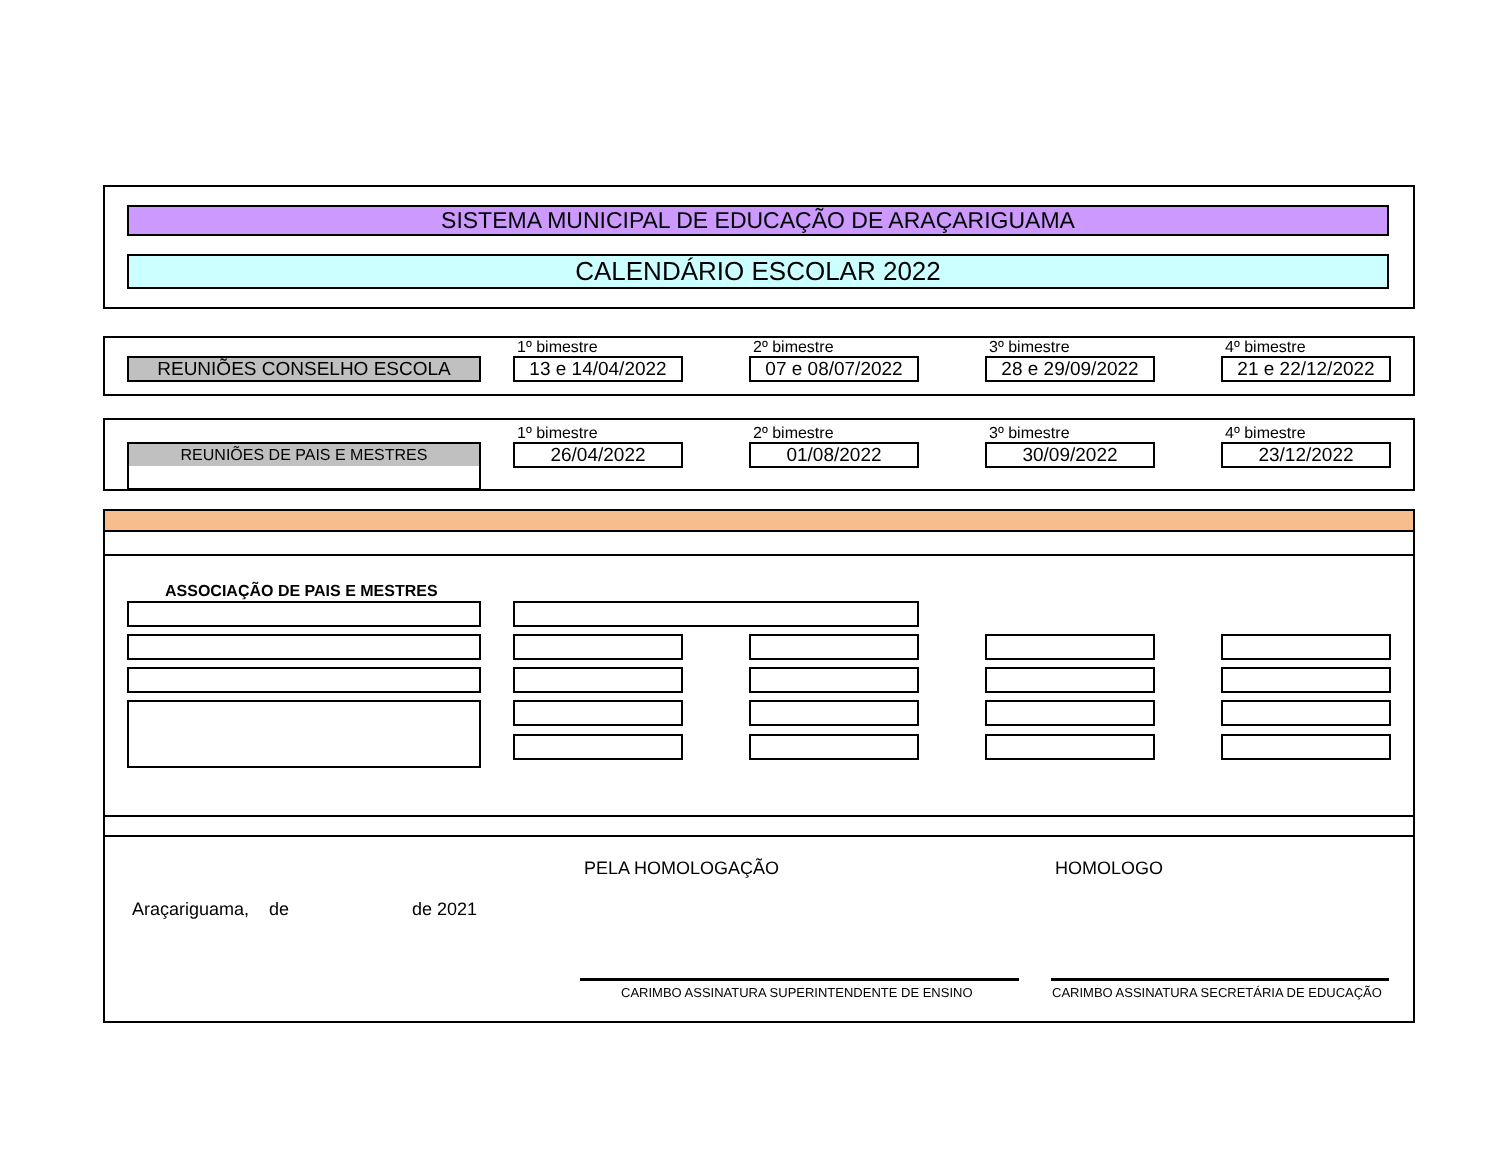SISTEMA MUNICIPAL DE EDUCAÇÃO DE ARAÇARIGUAMA
CALENDÁRIO ESCOLAR 2022
REUNIÕES CONSELHO ESCOLA
1º bimestre
13 e 14/04/2022
2º bimestre
07 e 08/07/2022
3º bimestre
28 e 29/09/2022
4º bimestre
21 e 22/12/2022
REUNIÕES DE PAIS E MESTRES
1º bimestre
26/04/2022
2º bimestre
01/08/2022
3º bimestre
30/09/2022
4º bimestre
23/12/2022
ASSOCIAÇÃO DE PAIS E MESTRES
PELA HOMOLOGAÇÃO HOMOLOGO
Araçariguama, de de 2021
CARIMBO ASSINATURA SUPERINTENDENTE DE ENSINO
CARIMBO ASSINATURA SECRETÁRIA DE EDUCAÇÃO